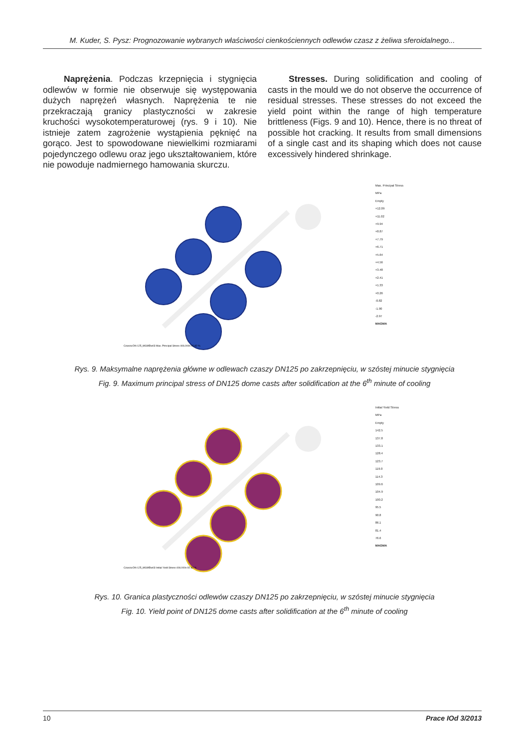M. Kuder, S. Pysz: Prognozowanie wybranych właściwości cienkościennych odlewów czasz z żeliwa sferoidalnego...
Naprężenia. Podczas krzepnięcia i stygnięcia odlewów w formie nie obserwuje się występowania dużych naprężeń własnych. Naprężenia te nie przekraczają granicy plastyczności w zakresie kruchości wysokotemperaturowej (rys. 9 i 10). Nie istnieje zatem zagrożenie wystąpienia pęknięć na gorąco. Jest to spowodowane niewielkimi rozmiarami pojedynczego odlewu oraz jego ukształtowaniem, które nie powoduje nadmiernego hamowania skurczu.
Stresses. During solidification and cooling of casts in the mould we do not observe the occurrence of residual stresses. These stresses do not exceed the yield point within the range of high temperature brittleness (Figs. 9 and 10). Hence, there is no threat of possible hot cracking. It results from small dimensions of a single cast and its shaping which does not cause excessively hindered shrinkage.
Czasza-DN-125_MGM5lw03 Max. Principal Stress 406.000s 92.82 %
Max. Principal Stress MPa
Empty
+12.09
+11.02
+9.94
+8.87
+7.79
+6.71
+5.64
+4.56
+3.48
+2.41
+1.33
+0.26
-0.82
-1.90
-2.97
MAGMA
Rys. 9. Maksymalne naprężenia główne w odlewach czaszy DN125 po zakrzepnięciu, w szóstej minucie stygnięcia
Fig. 9. Maximum principal stress of DN125 dome casts after solidification at the 6<sup>th</sup> minute of cooling
Czasza-DN-125_MGM5lw03 Initial Yield Stress 406.000s 92.82 %
Initial Yield Stress MPa
Empty
142.5
137.8
133.1
128.4
123.7
119.0
114.3
109.6
104.9
100.2
95.5
90.8
86.1
81.4
76.6
MAGMA
Rys. 10. Granica plastyczności odlewów czaszy DN125 po zakrzepnięciu, w szóstej minucie stygnięcia
Fig. 10. Yield point of DN125 dome casts after solidification at the 6<sup>th</sup> minute of cooling
10 Prace IOd 3/2013